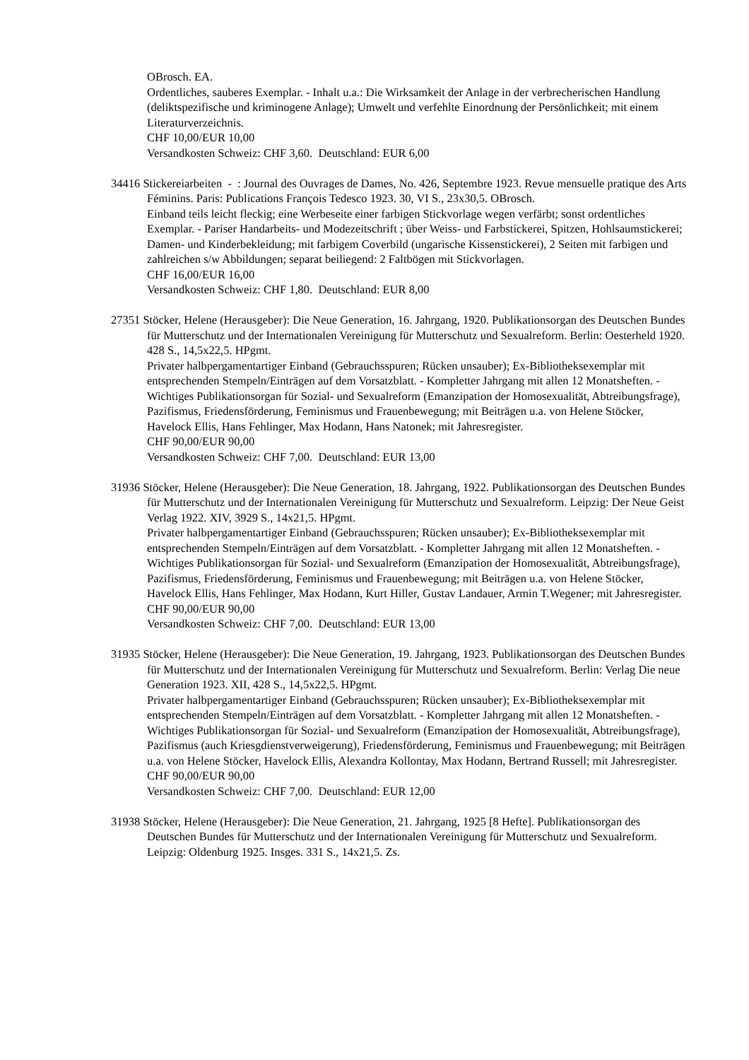OBrosch. EA.
Ordentliches, sauberes Exemplar. - Inhalt u.a.: Die Wirksamkeit der Anlage in der verbrecherischen Handlung (deliktspezifische und kriminogene Anlage); Umwelt und verfehlte Einordnung der Persönlichkeit; mit einem Literaturverzeichnis.
CHF 10,00/EUR 10,00
Versandkosten Schweiz: CHF 3,60. Deutschland: EUR 6,00
34416 Stickereiarbeiten - : Journal des Ouvrages de Dames, No. 426, Septembre 1923. Revue mensuelle pratique des Arts Féminins. Paris: Publications François Tedesco 1923. 30, VI S., 23x30,5. OBrosch.
Einband teils leicht fleckig; eine Werbeseite einer farbigen Stickvorlage wegen verfärbt; sonst ordentliches Exemplar. - Pariser Handarbeits- und Modezeitschrift ; über Weiss- und Farbstickerei, Spitzen, Hohlsaumstickerei; Damen- und Kinderbekleidung; mit farbigem Coverbild (ungarische Kissenstickerei), 2 Seiten mit farbigen und zahlreichen s/w Abbildungen; separat beiliegend: 2 Faltbögen mit Stickvorlagen.
CHF 16,00/EUR 16,00
Versandkosten Schweiz: CHF 1,80. Deutschland: EUR 8,00
27351 Stöcker, Helene (Herausgeber): Die Neue Generation, 16. Jahrgang, 1920. Publikationsorgan des Deutschen Bundes für Mutterschutz und der Internationalen Vereinigung für Mutterschutz und Sexualreform. Berlin: Oesterheld 1920. 428 S., 14,5x22,5. HPgmt.
Privater halbpergamentartiger Einband (Gebrauchsspuren; Rücken unsauber); Ex-Bibliotheksexemplar mit entsprechenden Stempeln/Einträgen auf dem Vorsatzblatt. - Kompletter Jahrgang mit allen 12 Monatsheften. - Wichtiges Publikationsorgan für Sozial- und Sexualreform (Emanzipation der Homosexualität, Abtreibungsfrage), Pazifismus, Friedensförderung, Feminismus und Frauenbewegung; mit Beiträgen u.a. von Helene Stöcker, Havelock Ellis, Hans Fehlinger, Max Hodann, Hans Natonek; mit Jahresregister.
CHF 90,00/EUR 90,00
Versandkosten Schweiz: CHF 7,00. Deutschland: EUR 13,00
31936 Stöcker, Helene (Herausgeber): Die Neue Generation, 18. Jahrgang, 1922. Publikationsorgan des Deutschen Bundes für Mutterschutz und der Internationalen Vereinigung für Mutterschutz und Sexualreform. Leipzig: Der Neue Geist Verlag 1922. XIV, 3929 S., 14x21,5. HPgmt.
Privater halbpergamentartiger Einband (Gebrauchsspuren; Rücken unsauber); Ex-Bibliotheksexemplar mit entsprechenden Stempeln/Einträgen auf dem Vorsatzblatt. - Kompletter Jahrgang mit allen 12 Monatsheften. - Wichtiges Publikationsorgan für Sozial- und Sexualreform (Emanzipation der Homosexualität, Abtreibungsfrage), Pazifismus, Friedensförderung, Feminismus und Frauenbewegung; mit Beiträgen u.a. von Helene Stöcker, Havelock Ellis, Hans Fehlinger, Max Hodann, Kurt Hiller, Gustav Landauer, Armin T.Wegener; mit Jahresregister.
CHF 90,00/EUR 90,00
Versandkosten Schweiz: CHF 7,00. Deutschland: EUR 13,00
31935 Stöcker, Helene (Herausgeber): Die Neue Generation, 19. Jahrgang, 1923. Publikationsorgan des Deutschen Bundes für Mutterschutz und der Internationalen Vereinigung für Mutterschutz und Sexualreform. Berlin: Verlag Die neue Generation 1923. XII, 428 S., 14,5x22,5. HPgmt.
Privater halbpergamentartiger Einband (Gebrauchsspuren; Rücken unsauber); Ex-Bibliotheksexemplar mit entsprechenden Stempeln/Einträgen auf dem Vorsatzblatt. - Kompletter Jahrgang mit allen 12 Monatsheften. - Wichtiges Publikationsorgan für Sozial- und Sexualreform (Emanzipation der Homosexualität, Abtreibungsfrage), Pazifismus (auch Kriesgdienstverweigerung), Friedensförderung, Feminismus und Frauenbewegung; mit Beiträgen u.a. von Helene Stöcker, Havelock Ellis, Alexandra Kollontay, Max Hodann, Bertrand Russell; mit Jahresregister.
CHF 90,00/EUR 90,00
Versandkosten Schweiz: CHF 7,00. Deutschland: EUR 12,00
31938 Stöcker, Helene (Herausgeber): Die Neue Generation, 21. Jahrgang, 1925 [8 Hefte]. Publikationsorgan des Deutschen Bundes für Mutterschutz und der Internationalen Vereinigung für Mutterschutz und Sexualreform. Leipzig: Oldenburg 1925. Insges. 331 S., 14x21,5. Zs.